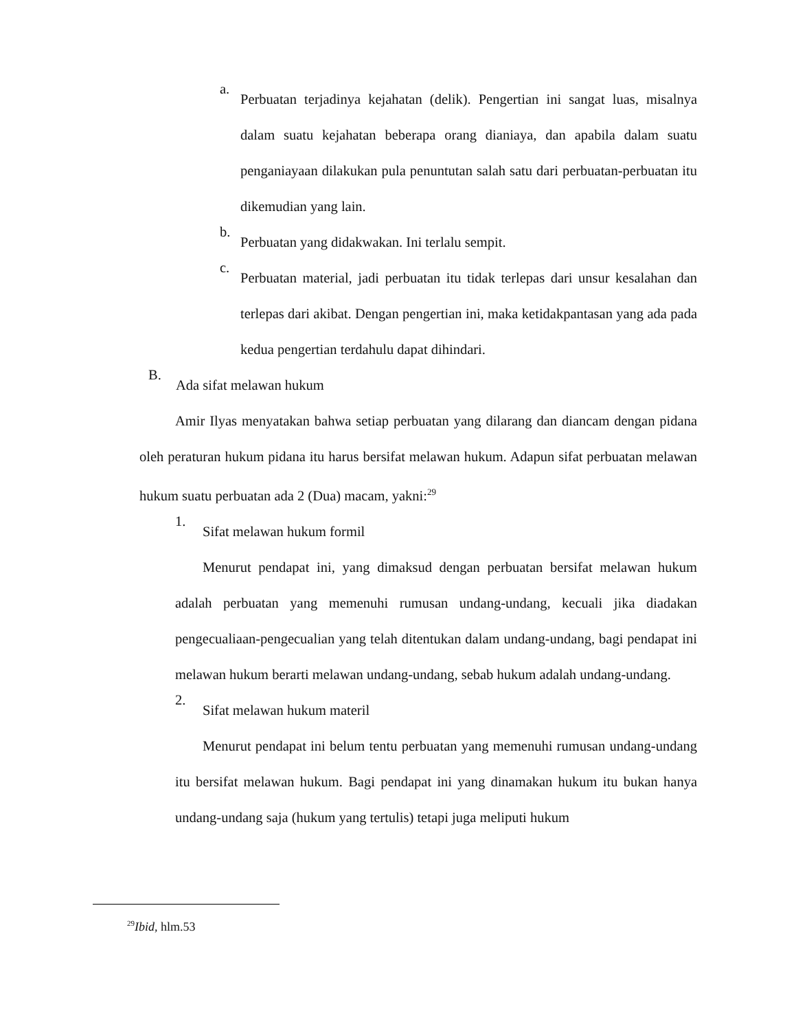a.
Perbuatan terjadinya kejahatan (delik). Pengertian ini sangat luas, misalnya dalam suatu kejahatan beberapa orang dianiaya, dan apabila dalam suatu penganiayaan dilakukan pula penuntutan salah satu dari perbuatan-perbuatan itu dikemudian yang lain.
b.
Perbuatan yang didakwakan. Ini terlalu sempit.
c.
Perbuatan material, jadi perbuatan itu tidak terlepas dari unsur kesalahan dan terlepas dari akibat. Dengan pengertian ini, maka ketidakpantasan yang ada pada kedua pengertian terdahulu dapat dihindari.
B.
Ada sifat melawan hukum
Amir Ilyas menyatakan bahwa setiap perbuatan yang dilarang dan diancam dengan pidana oleh peraturan hukum pidana itu harus bersifat melawan hukum. Adapun sifat perbuatan melawan hukum suatu perbuatan ada 2 (Dua) macam, yakni:<sup>29</sup>
1.
Sifat melawan hukum formil
Menurut pendapat ini, yang dimaksud dengan perbuatan bersifat melawan hukum adalah perbuatan yang memenuhi rumusan undang-undang, kecuali jika diadakan pengecualiaan-pengecualian yang telah ditentukan dalam undang-undang, bagi pendapat ini melawan hukum berarti melawan undang-undang, sebab hukum adalah undang-undang.
2.
Sifat melawan hukum materil
Menurut pendapat ini belum tentu perbuatan yang memenuhi rumusan undang-undang itu bersifat melawan hukum. Bagi pendapat ini yang dinamakan hukum itu bukan hanya undang-undang saja (hukum yang tertulis) tetapi juga meliputi hukum
<sup>29</sup> Ibid, hlm.53